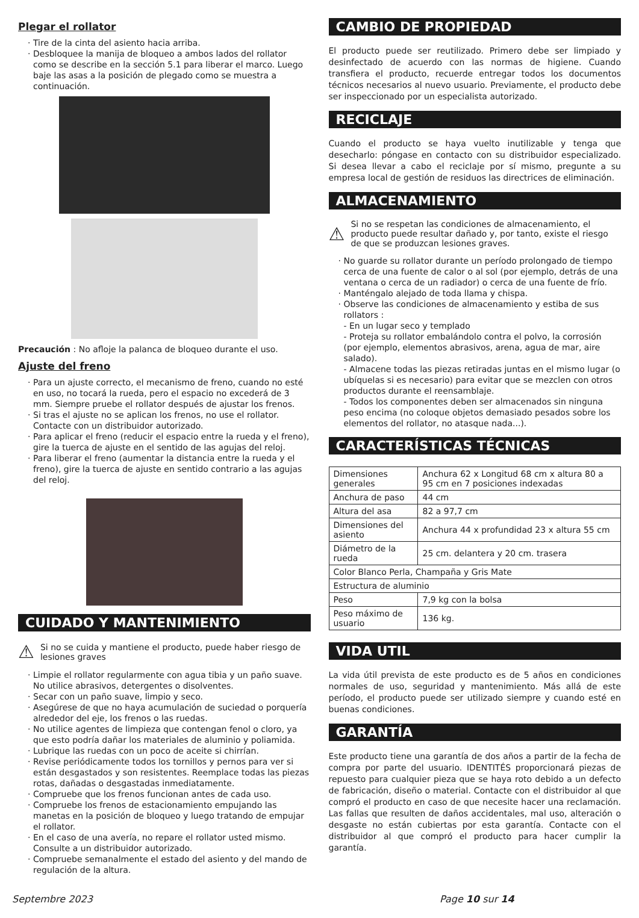Plegar el rollator
Tire de la cinta del asiento hacia arriba.
Desbloquee la manija de bloqueo a ambos lados del rollator como se describe en la sección 5.1 para liberar el marco. Luego baje las asas a la posición de plegado como se muestra a continuación.
Precaución : No afloje la palanca de bloqueo durante el uso.
Ajuste del freno
Para un ajuste correcto, el mecanismo de freno, cuando no esté en uso, no tocará la rueda, pero el espacio no excederá de 3 mm. Siempre pruebe el rollator después de ajustar los frenos.
Si tras el ajuste no se aplican los frenos, no use el rollator. Contacte con un distribuidor autorizado.
Para aplicar el freno (reducir el espacio entre la rueda y el freno), gire la tuerca de ajuste en el sentido de las agujas del reloj.
Para liberar el freno (aumentar la distancia entre la rueda y el freno), gire la tuerca de ajuste en sentido contrario a las agujas del reloj.
CUIDADO Y MANTENIMIENTO
⚠ Si no se cuida y mantiene el producto, puede haber riesgo de lesiones graves
Limpie el rollator regularmente con agua tibia y un paño suave. No utilice abrasivos, detergentes o disolventes.
Secar con un paño suave, limpio y seco.
Asegúrese de que no haya acumulación de suciedad o porquería alrededor del eje, los frenos o las ruedas.
No utilice agentes de limpieza que contengan fenol o cloro, ya que esto podría dañar los materiales de aluminio y poliamida.
Lubrique las ruedas con un poco de aceite si chirrían.
Revise periódicamente todos los tornillos y pernos para ver si están desgastados y son resistentes. Reemplace todas las piezas rotas, dañadas o desgastadas inmediatamente.
Compruebe que los frenos funcionan antes de cada uso.
Compruebe los frenos de estacionamiento empujando las manetas en la posición de bloqueo y luego tratando de empujar el rollator.
En el caso de una avería, no repare el rollator usted mismo. Consulte a un distribuidor autorizado.
Compruebe semanalmente el estado del asiento y del mando de regulación de la altura.
CAMBIO DE PROPIEDAD
El producto puede ser reutilizado. Primero debe ser limpiado y desinfectado de acuerdo con las normas de higiene. Cuando transfiera el producto, recuerde entregar todos los documentos técnicos necesarios al nuevo usuario. Previamente, el producto debe ser inspeccionado por un especialista autorizado.
RECICLAJE
Cuando el producto se haya vuelto inutilizable y tenga que desecharlo: póngase en contacto con su distribuidor especializado. Si desea llevar a cabo el reciclaje por sí mismo, pregunte a su empresa local de gestión de residuos las directrices de eliminación.
ALMACENAMIENTO
⚠ Si no se respetan las condiciones de almacenamiento, el producto puede resultar dañado y, por tanto, existe el riesgo de que se produzcan lesiones graves.
No guarde su rollator durante un período prolongado de tiempo cerca de una fuente de calor o al sol (por ejemplo, detrás de una ventana o cerca de un radiador) o cerca de una fuente de frío.
Manténgalo alejado de toda llama y chispa.
Observe las condiciones de almacenamiento y estiba de sus rollators :
- En un lugar seco y templado
- Proteja su rollator embalándolo contra el polvo, la corrosión (por ejemplo, elementos abrasivos, arena, agua de mar, aire salado).
- Almacene todas las piezas retiradas juntas en el mismo lugar (o ubíquelas si es necesario) para evitar que se mezclen con otros productos durante el reensamblaje.
- Todos los componentes deben ser almacenados sin ninguna peso encima (no coloque objetos demasiado pesados sobre los elementos del rollator, no atasque nada...).
CARACTERÍSTICAS TÉCNICAS
| Dimensiones generales | Anchura 62 x Longitud 68 cm x altura 80 a 95 cm en 7 posiciones indexadas |
| Anchura de paso | 44 cm |
| Altura del asa | 82 a 97,7 cm |
| Dimensiones del asiento | Anchura 44 x profundidad 23 x altura 55 cm |
| Diámetro de la rueda | 25 cm. delantera y 20 cm. trasera |
| Color Blanco Perla, Champaña y Gris Mate | |
| Estructura de aluminio | |
| Peso | 7,9 kg con la bolsa |
| Peso máximo de usuario | 136 kg. |
VIDA UTIL
La vida útil prevista de este producto es de 5 años en condiciones normales de uso, seguridad y mantenimiento. Más allá de este período, el producto puede ser utilizado siempre y cuando esté en buenas condiciones.
GARANTÍA
Este producto tiene una garantía de dos años a partir de la fecha de compra por parte del usuario. IDENTITÉS proporcionará piezas de repuesto para cualquier pieza que se haya roto debido a un defecto de fabricación, diseño o material. Contacte con el distribuidor al que compró el producto en caso de que necesite hacer una reclamación. Las fallas que resulten de daños accidentales, mal uso, alteración o desgaste no están cubiertas por esta garantía. Contacte con el distribuidor al que compró el producto para hacer cumplir la garantía.
Septembre 2023 Page 10 sur 14